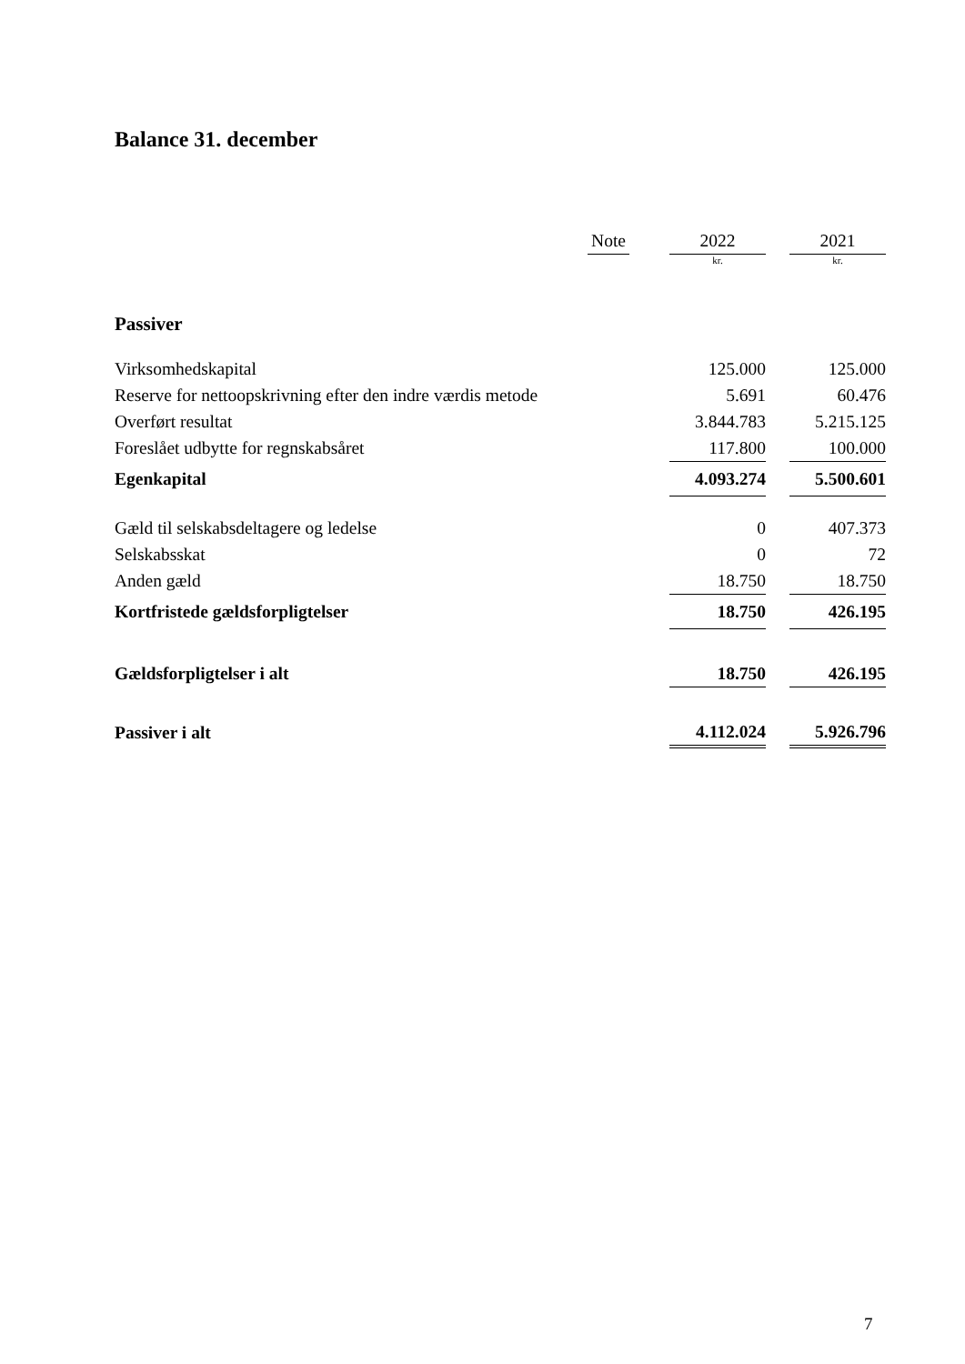Balance 31. december
| | Note | | 2022 | | 2021 |
| --- | --- | --- | --- | --- | --- |
| | | | kr. | | kr. |
| Passiver | | | | | |
| Virksomhedskapital | | | 125.000 | | 125.000 |
| Reserve for nettoopskrivning efter den indre værdis metode | | | 5.691 | | 60.476 |
| Overført resultat | | | 3.844.783 | | 5.215.125 |
| Foreslået udbytte for regnskabsåret | | | 117.800 | | 100.000 |
| Egenkapital | | | 4.093.274 | | 5.500.601 |
| Gæld til selskabsdeltagere og ledelse | | | 0 | | 407.373 |
| Selskabsskat | | | 0 | | 72 |
| Anden gæld | | | 18.750 | | 18.750 |
| Kortfristede gældsforpligtelser | | | 18.750 | | 426.195 |
| Gældsforpligtelser i alt | | | 18.750 | | 426.195 |
| Passiver i alt | | | 4.112.024 | | 5.926.796 |
7